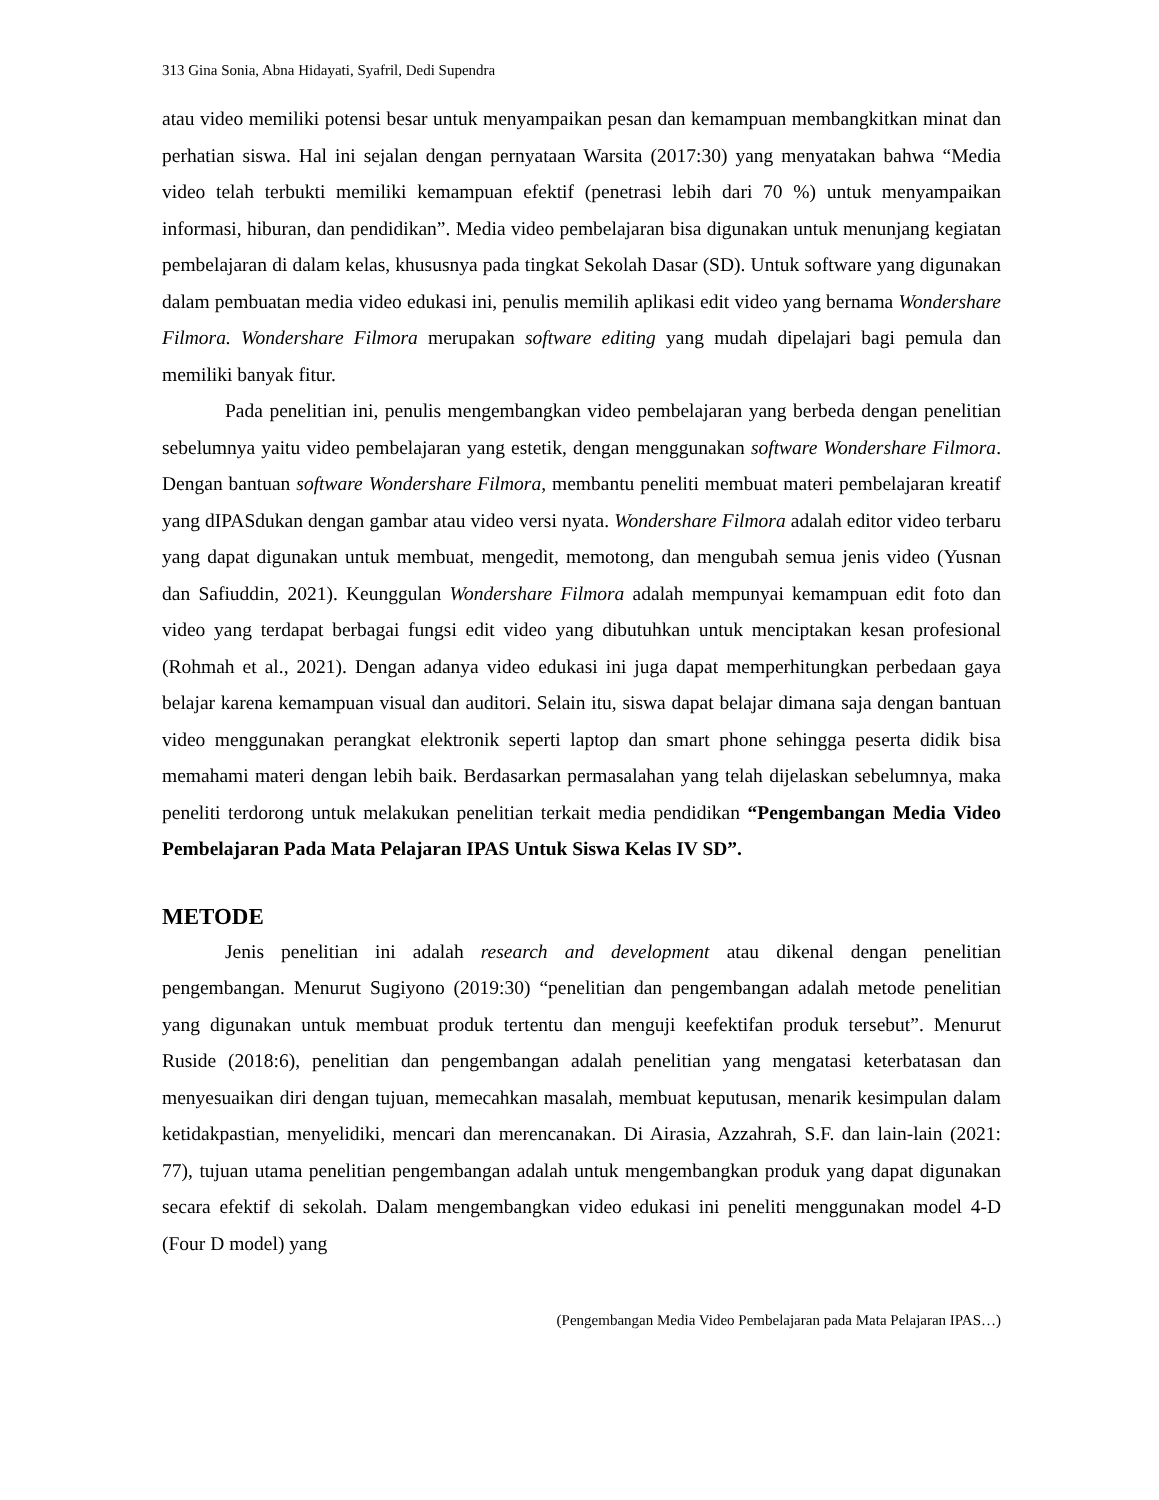313 Gina Sonia, Abna Hidayati, Syafril, Dedi Supendra
atau video memiliki potensi besar untuk menyampaikan pesan dan kemampuan membangkitkan minat dan perhatian siswa. Hal ini sejalan dengan pernyataan Warsita (2017:30) yang menyatakan bahwa “Media video telah terbukti memiliki kemampuan efektif (penetrasi lebih dari 70 %) untuk menyampaikan informasi, hiburan, dan pendidikan”. Media video pembelajaran bisa digunakan untuk menunjang kegiatan pembelajaran di dalam kelas, khususnya pada tingkat Sekolah Dasar (SD). Untuk software yang digunakan dalam pembuatan media video edukasi ini, penulis memilih aplikasi edit video yang bernama Wondershare Filmora. Wondershare Filmora merupakan software editing yang mudah dipelajari bagi pemula dan memiliki banyak fitur.
Pada penelitian ini, penulis mengembangkan video pembelajaran yang berbeda dengan penelitian sebelumnya yaitu video pembelajaran yang estetik, dengan menggunakan software Wondershare Filmora. Dengan bantuan software Wondershare Filmora, membantu peneliti membuat materi pembelajaran kreatif yang dIPASdukan dengan gambar atau video versi nyata. Wondershare Filmora adalah editor video terbaru yang dapat digunakan untuk membuat, mengedit, memotong, dan mengubah semua jenis video (Yusnan dan Safiuddin, 2021). Keunggulan Wondershare Filmora adalah mempunyai kemampuan edit foto dan video yang terdapat berbagai fungsi edit video yang dibutuhkan untuk menciptakan kesan profesional (Rohmah et al., 2021). Dengan adanya video edukasi ini juga dapat memperhitungkan perbedaan gaya belajar karena kemampuan visual dan auditori. Selain itu, siswa dapat belajar dimana saja dengan bantuan video menggunakan perangkat elektronik seperti laptop dan smart phone sehingga peserta didik bisa memahami materi dengan lebih baik. Berdasarkan permasalahan yang telah dijelaskan sebelumnya, maka peneliti terdorong untuk melakukan penelitian terkait media pendidikan “Pengembangan Media Video Pembelajaran Pada Mata Pelajaran IPAS Untuk Siswa Kelas IV SD”.
METODE
Jenis penelitian ini adalah research and development atau dikenal dengan penelitian pengembangan. Menurut Sugiyono (2019:30) “penelitian dan pengembangan adalah metode penelitian yang digunakan untuk membuat produk tertentu dan menguji keefektifan produk tersebut”. Menurut Ruside (2018:6), penelitian dan pengembangan adalah penelitian yang mengatasi keterbatasan dan menyesuaikan diri dengan tujuan, memecahkan masalah, membuat keputusan, menarik kesimpulan dalam ketidakpastian, menyelidiki, mencari dan merencanakan. Di Airasia, Azzahrah, S.F. dan lain-lain (2021: 77), tujuan utama penelitian pengembangan adalah untuk mengembangkan produk yang dapat digunakan secara efektif di sekolah. Dalam mengembangkan video edukasi ini peneliti menggunakan model 4-D (Four D model) yang
(Pengembangan Media Video Pembelajaran pada Mata Pelajaran IPAS…)